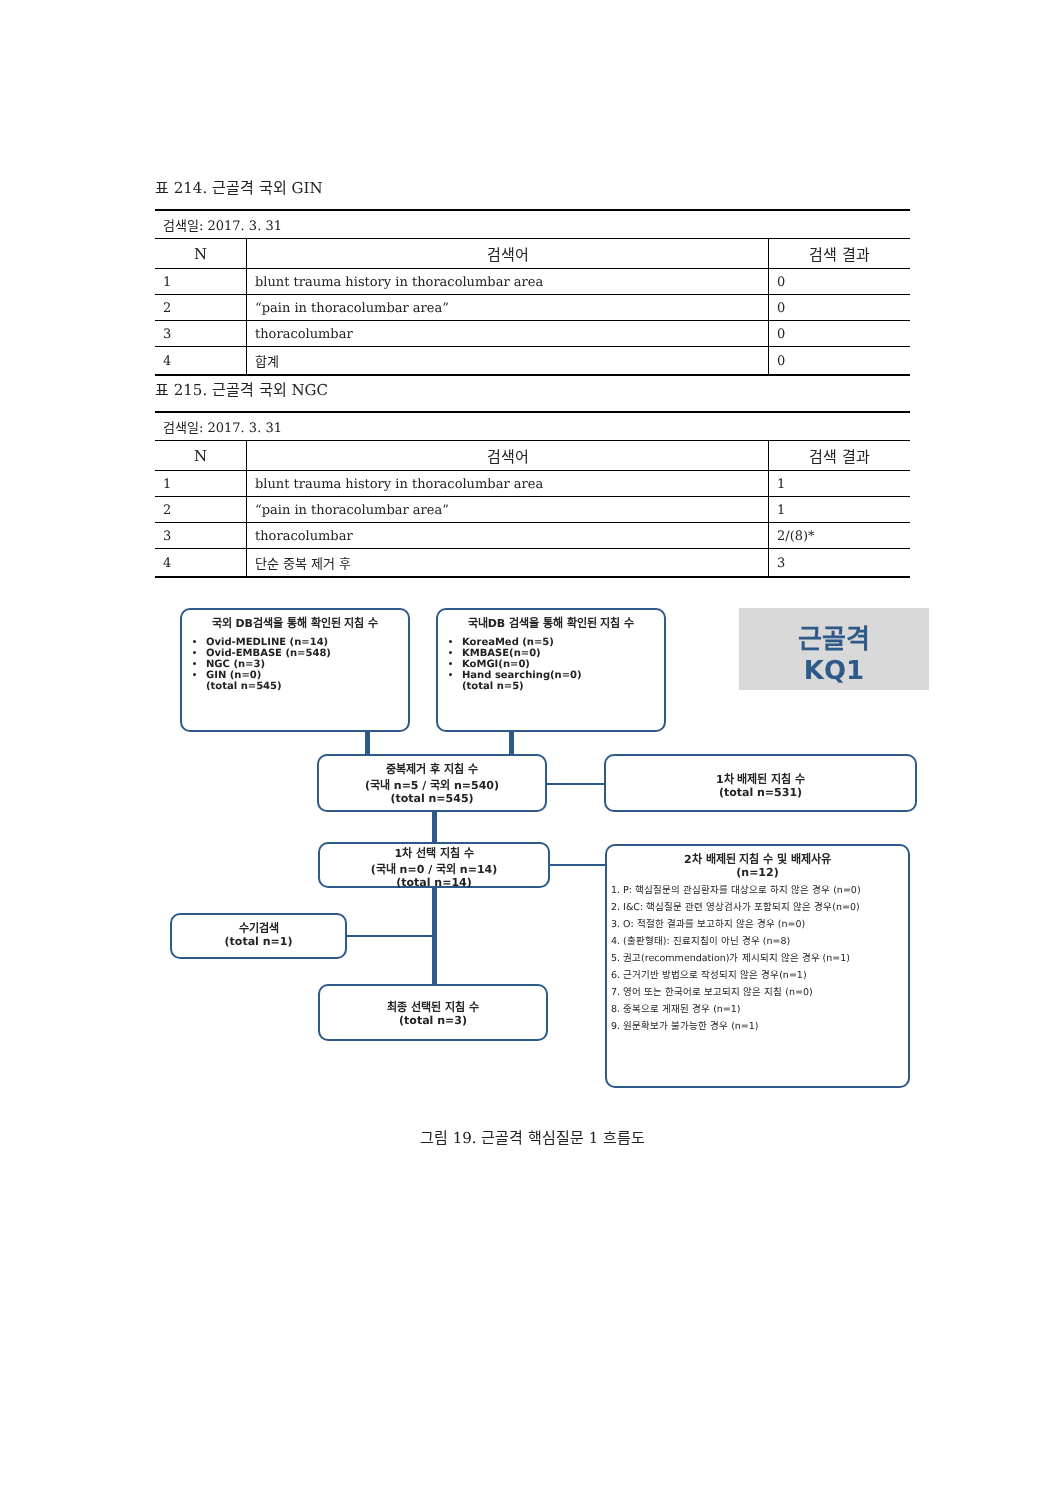표 214. 근골격 국외 GIN
| 검색일: 2017. 3. 31 | | |
| N | 검색어 | 검색 결과 |
| 1 | blunt trauma history in thoracolumbar area | 0 |
| 2 | “pain in thoracolumbar area” | 0 |
| 3 | thoracolumbar | 0 |
| 4 | 합계 | 0 |
표 215. 근골격 국외 NGC
| 검색일: 2017. 3. 31 | | |
| N | 검색어 | 검색 결과 |
| 1 | blunt trauma history in thoracolumbar area | 1 |
| 2 | “pain in thoracolumbar area” | 1 |
| 3 | thoracolumbar | 2/(8)* |
| 4 | 단순 중복 제거 후 | 3 |
국외 DB검색을 통해 확인된 지침 수
Ovid-MEDLINE (n=14)
Ovid-EMBASE (n=548)
NGC (n=3)
GIN (n=0)
(total n=545)
국내DB 검색을 통해 확인된 지침 수
KoreaMed (n=5)
KMBASE(n=0)
KoMGI(n=0)
Hand searching(n=0)
(total n=5)
근골격
KQ1
중복제거 후 지침 수
(국내 n=5 / 국외 n=540)
(total n=545)
1차 배제된 지침 수
(total n=531)
1차 선택 지침 수
(국내 n=0 / 국외 n=14)
(total n=14)
2차 배제된 지침 수 및 배제사유
(n=12)
1. P: 핵심질문의 관심환자를 대상으로 하지 않은 경우 (n=0)
2. I&C: 핵심질문 관련 영상검사가 포함되지 않은 경우(n=0)
3. O: 적절한 결과를 보고하지 않은 경우 (n=0)
4. (출판형태): 진료지침이 아닌 경우 (n=8)
5. 권고(recommendation)가 제시되지 않은 경우 (n=1)
6. 근거기반 방법으로 작성되지 않은 경우(n=1)
7. 영어 또는 한국어로 보고되지 않은 지침 (n=0)
8. 중복으로 게재된 경우 (n=1)
9. 원문확보가 불가능한 경우 (n=1)
수기검색
(total n=1)
최종 선택된 지침 수
(total n=3)
그림 19. 근골격 핵심질문 1 흐름도